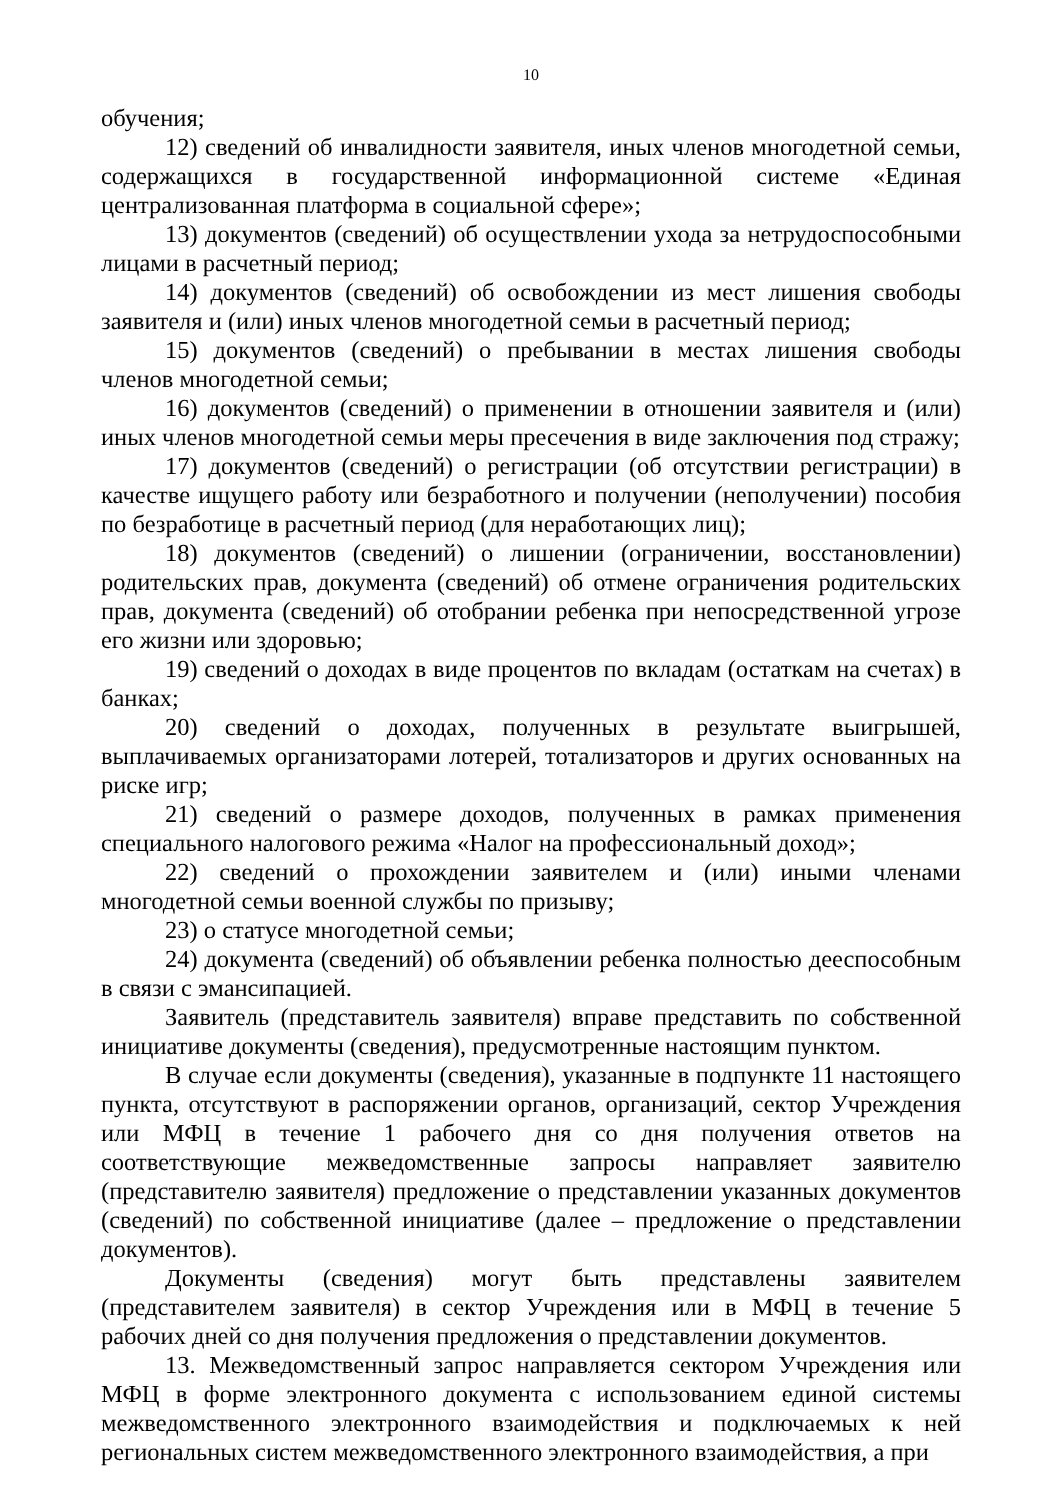10
обучения;
12) сведений об инвалидности заявителя, иных членов многодетной семьи, содержащихся в государственной информационной системе «Единая централизованная платформа в социальной сфере»;
13) документов (сведений) об осуществлении ухода за нетрудоспособными лицами в расчетный период;
14) документов (сведений) об освобождении из мест лишения свободы заявителя и (или) иных членов многодетной семьи в расчетный период;
15) документов (сведений) о пребывании в местах лишения свободы членов многодетной семьи;
16) документов (сведений) о применении в отношении заявителя и (или) иных членов многодетной семьи меры пресечения в виде заключения под стражу;
17) документов (сведений) о регистрации (об отсутствии регистрации) в качестве ищущего работу или безработного и получении (неполучении) пособия по безработице в расчетный период (для неработающих лиц);
18) документов (сведений) о лишении (ограничении, восстановлении) родительских прав, документа (сведений) об отмене ограничения родительских прав, документа (сведений) об отобрании ребенка при непосредственной угрозе его жизни или здоровью;
19) сведений о доходах в виде процентов по вкладам (остаткам на счетах) в банках;
20) сведений о доходах, полученных в результате выигрышей, выплачиваемых организаторами лотерей, тотализаторов и других основанных на риске игр;
21) сведений о размере доходов, полученных в рамках применения специального налогового режима «Налог на профессиональный доход»;
22) сведений о прохождении заявителем и (или) иными членами многодетной семьи военной службы по призыву;
23) о статусе многодетной семьи;
24) документа (сведений) об объявлении ребенка полностью дееспособным в связи с эмансипацией.
Заявитель (представитель заявителя) вправе представить по собственной инициативе документы (сведения), предусмотренные настоящим пунктом.
В случае если документы (сведения), указанные в подпункте 11 настоящего пункта, отсутствуют в распоряжении органов, организаций, сектор Учреждения или МФЦ в течение 1 рабочего дня со дня получения ответов на соответствующие межведомственные запросы направляет заявителю (представителю заявителя) предложение о представлении указанных документов (сведений) по собственной инициативе (далее – предложение о представлении документов).
Документы (сведения) могут быть представлены заявителем (представителем заявителя) в сектор Учреждения или в МФЦ в течение 5 рабочих дней со дня получения предложения о представлении документов.
13. Межведомственный запрос направляется сектором Учреждения или МФЦ в форме электронного документа с использованием единой системы межведомственного электронного взаимодействия и подключаемых к ней региональных систем межведомственного электронного взаимодействия, а при